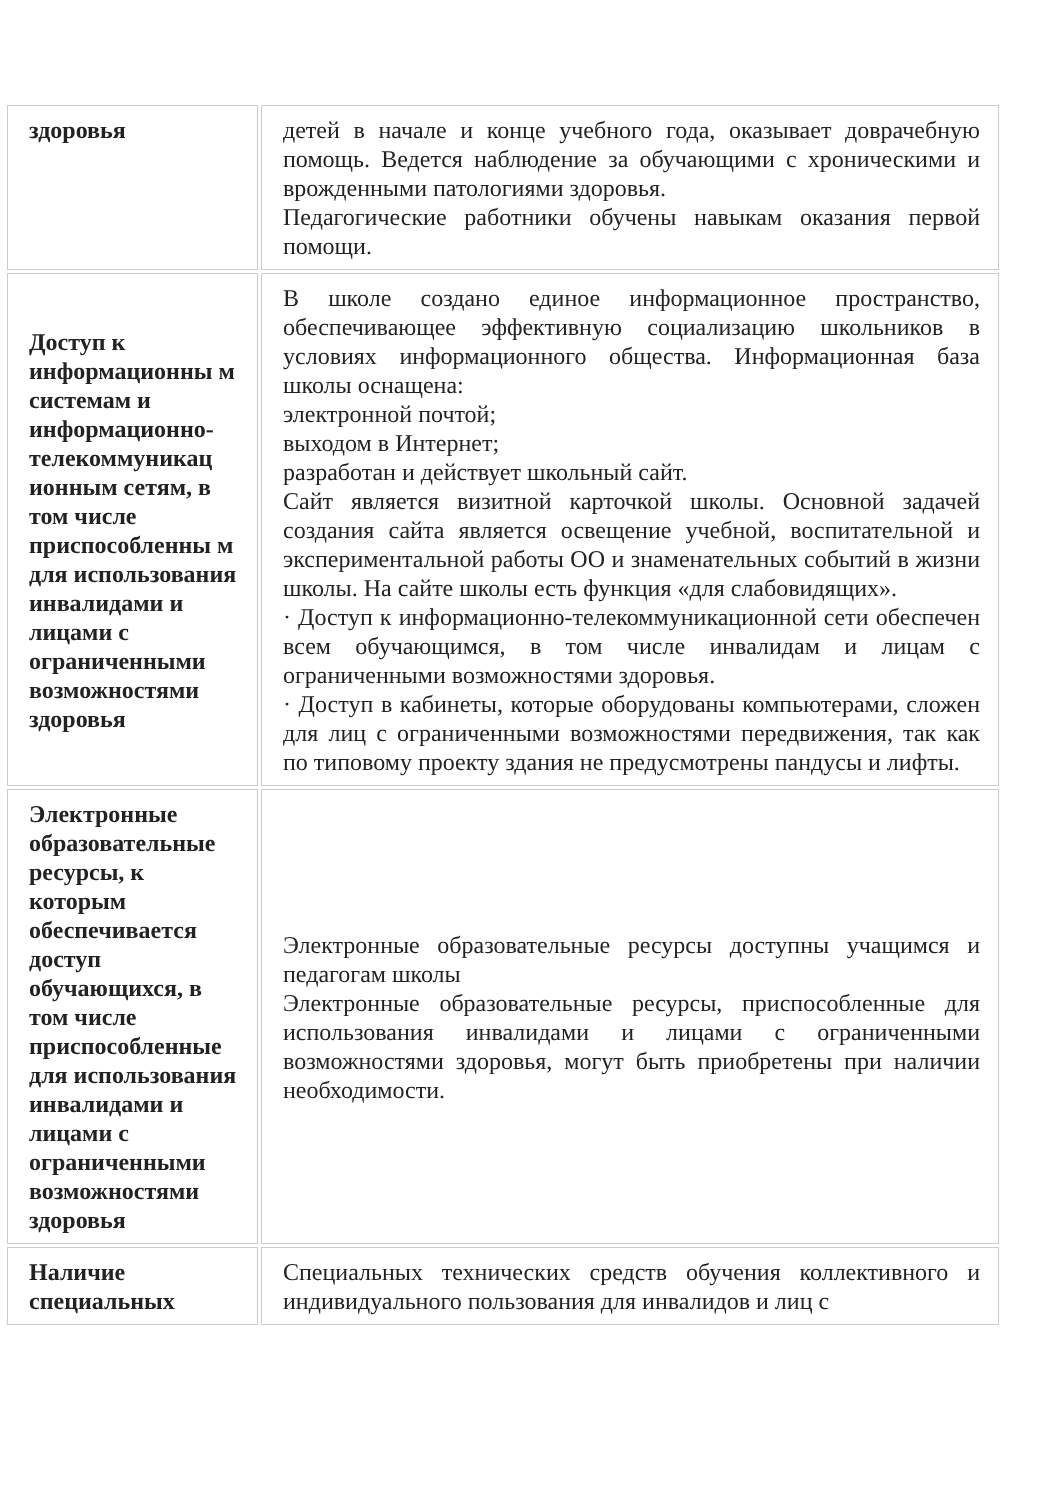| здоровья | детей в начале и конце учебного года, оказывает доврачебную помощь. Ведется наблюдение за обучающими с хроническими и врожденными патологиями здоровья. Педагогические работники обучены навыкам оказания первой помощи. |
| Доступ к информационны м системам и информационно-телекоммуникац ионным сетям, в том числе приспособленны м для использования инвалидами и лицами с ограниченными возможностями здоровья | В школе создано единое информационное пространство, обеспечивающее эффективную социализацию школьников в условиях информационного общества. Информационная база школы оснащена: электронной почтой; выходом в Интернет; разработан и действует школьный сайт. Сайт является визитной карточкой школы. Основной задачей создания сайта является освещение учебной, воспитательной и экспериментальной работы ОО и знаменательных событий в жизни школы. На сайте школы есть функция «для слабовидящих». · Доступ к информационно-телекоммуникационной сети обеспечен всем обучающимся, в том числе инвалидам и лицам с ограниченными возможностями здоровья. · Доступ в кабинеты, которые оборудованы компьютерами, сложен для лиц с ограниченными возможностями передвижения, так как по типовому проекту здания не предусмотрены пандусы и лифты. |
| Электронные образовательные ресурсы, к которым обеспечивается доступ обучающихся, в том числе приспособленные для использования инвалидами и лицами с ограниченными возможностями здоровья | Электронные образовательные ресурсы доступны учащимся и педагогам школы Электронные образовательные ресурсы, приспособленные для использования инвалидами и лицами с ограниченными возможностями здоровья, могут быть приобретены при наличии необходимости. |
| Наличие специальных | Специальных технических средств обучения коллективного и индивидуального пользования для инвалидов и лиц с |